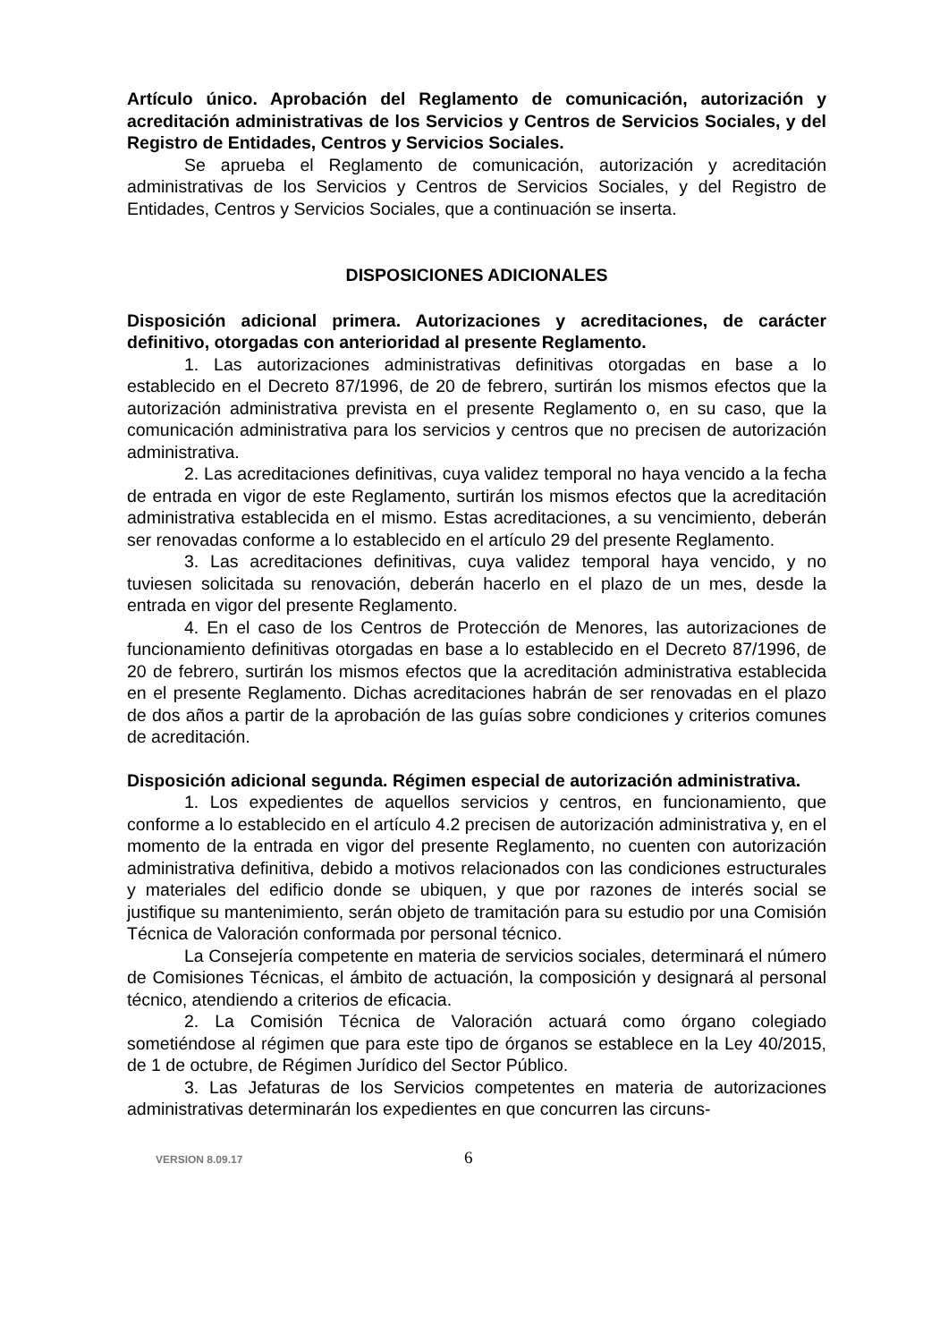Artículo único. Aprobación del Reglamento de comunicación, autorización y acreditación administrativas de los Servicios y Centros de Servicios Sociales, y del Registro de Entidades, Centros y Servicios Sociales.
Se aprueba el Reglamento de comunicación, autorización y acreditación administrativas de los Servicios y Centros de Servicios Sociales, y del Registro de Entidades, Centros y Servicios Sociales, que a continuación se inserta.
DISPOSICIONES ADICIONALES
Disposición adicional primera. Autorizaciones y acreditaciones, de carácter definitivo, otorgadas con anterioridad al presente Reglamento.
1. Las autorizaciones administrativas definitivas otorgadas en base a lo establecido en el Decreto 87/1996, de 20 de febrero, surtirán los mismos efectos que la autorización administrativa prevista en el presente Reglamento o, en su caso, que la comunicación administrativa para los servicios y centros que no precisen de autorización administrativa.
2. Las acreditaciones definitivas, cuya validez temporal no haya vencido a la fecha de entrada en vigor de este Reglamento, surtirán los mismos efectos que la acreditación administrativa establecida en el mismo. Estas acreditaciones, a su vencimiento, deberán ser renovadas conforme a lo establecido en el artículo 29 del presente Reglamento.
3. Las acreditaciones definitivas, cuya validez temporal haya vencido, y no tuviesen solicitada su renovación, deberán hacerlo en el plazo de un mes, desde la entrada en vigor del presente Reglamento.
4. En el caso de los Centros de Protección de Menores, las autorizaciones de funcionamiento definitivas otorgadas en base a lo establecido en el Decreto 87/1996, de 20 de febrero, surtirán los mismos efectos que la acreditación administrativa establecida en el presente Reglamento. Dichas acreditaciones habrán de ser renovadas en el plazo de dos años a partir de la aprobación de las guías sobre condiciones y criterios comunes de acreditación.
Disposición adicional segunda. Régimen especial de autorización administrativa.
1. Los expedientes de aquellos servicios y centros, en funcionamiento, que conforme a lo establecido en el artículo 4.2 precisen de autorización administrativa y, en el momento de la entrada en vigor del presente Reglamento, no cuenten con autorización administrativa definitiva, debido a motivos relacionados con las condiciones estructurales y materiales del edificio donde se ubiquen, y que por razones de interés social se justifique su mantenimiento, serán objeto de tramitación para su estudio por una Comisión Técnica de Valoración conformada por personal técnico.
La Consejería competente en materia de servicios sociales, determinará el número de Comisiones Técnicas, el ámbito de actuación, la composición y designará al personal técnico, atendiendo a criterios de eficacia.
2. La Comisión Técnica de Valoración actuará como órgano colegiado sometiéndose al régimen que para este tipo de órganos se establece en la Ley 40/2015, de 1 de octubre, de Régimen Jurídico del Sector Público.
3. Las Jefaturas de los Servicios competentes en materia de autorizaciones administrativas determinarán los expedientes en que concurren las circuns-
VERSION 8.09.17 6